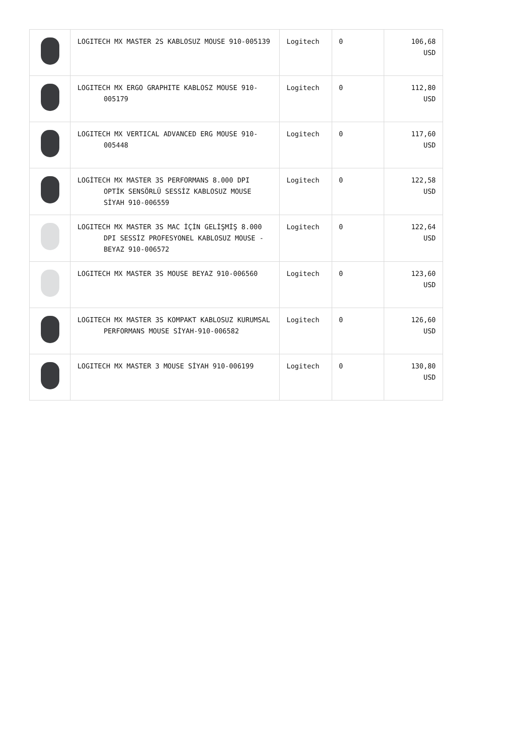| | LOGITECH MX MASTER 2S KABLOSUZ MOUSE 910-005139 | Logitech | 0 | 106,68 USD |
| | LOGITECH MX ERGO GRAPHITE KABLOSZ MOUSE 910-005179 | Logitech | 0 | 112,80 USD |
| | LOGITECH MX VERTICAL ADVANCED ERG MOUSE 910-005448 | Logitech | 0 | 117,60 USD |
| | LOGİTECH MX MASTER 3S PERFORMANS 8.000 DPI OPTİK SENSÖRLÜ SESSİZ KABLOSUZ MOUSE SİYAH 910-006559 | Logitech | 0 | 122,58 USD |
| | LOGITECH MX MASTER 3S MAC İÇİN GELİŞMİŞ 8.000 DPI SESSİZ PROFESYONEL KABLOSUZ MOUSE - BEYAZ 910-006572 | Logitech | 0 | 122,64 USD |
| | LOGITECH MX MASTER 3S MOUSE BEYAZ 910-006560 | Logitech | 0 | 123,60 USD |
| | LOGITECH MX MASTER 3S KOMPAKT KABLOSUZ KURUMSAL PERFORMANS MOUSE SİYAH-910-006582 | Logitech | 0 | 126,60 USD |
| | LOGITECH MX MASTER 3 MOUSE SİYAH 910-006199 | Logitech | 0 | 130,80 USD |